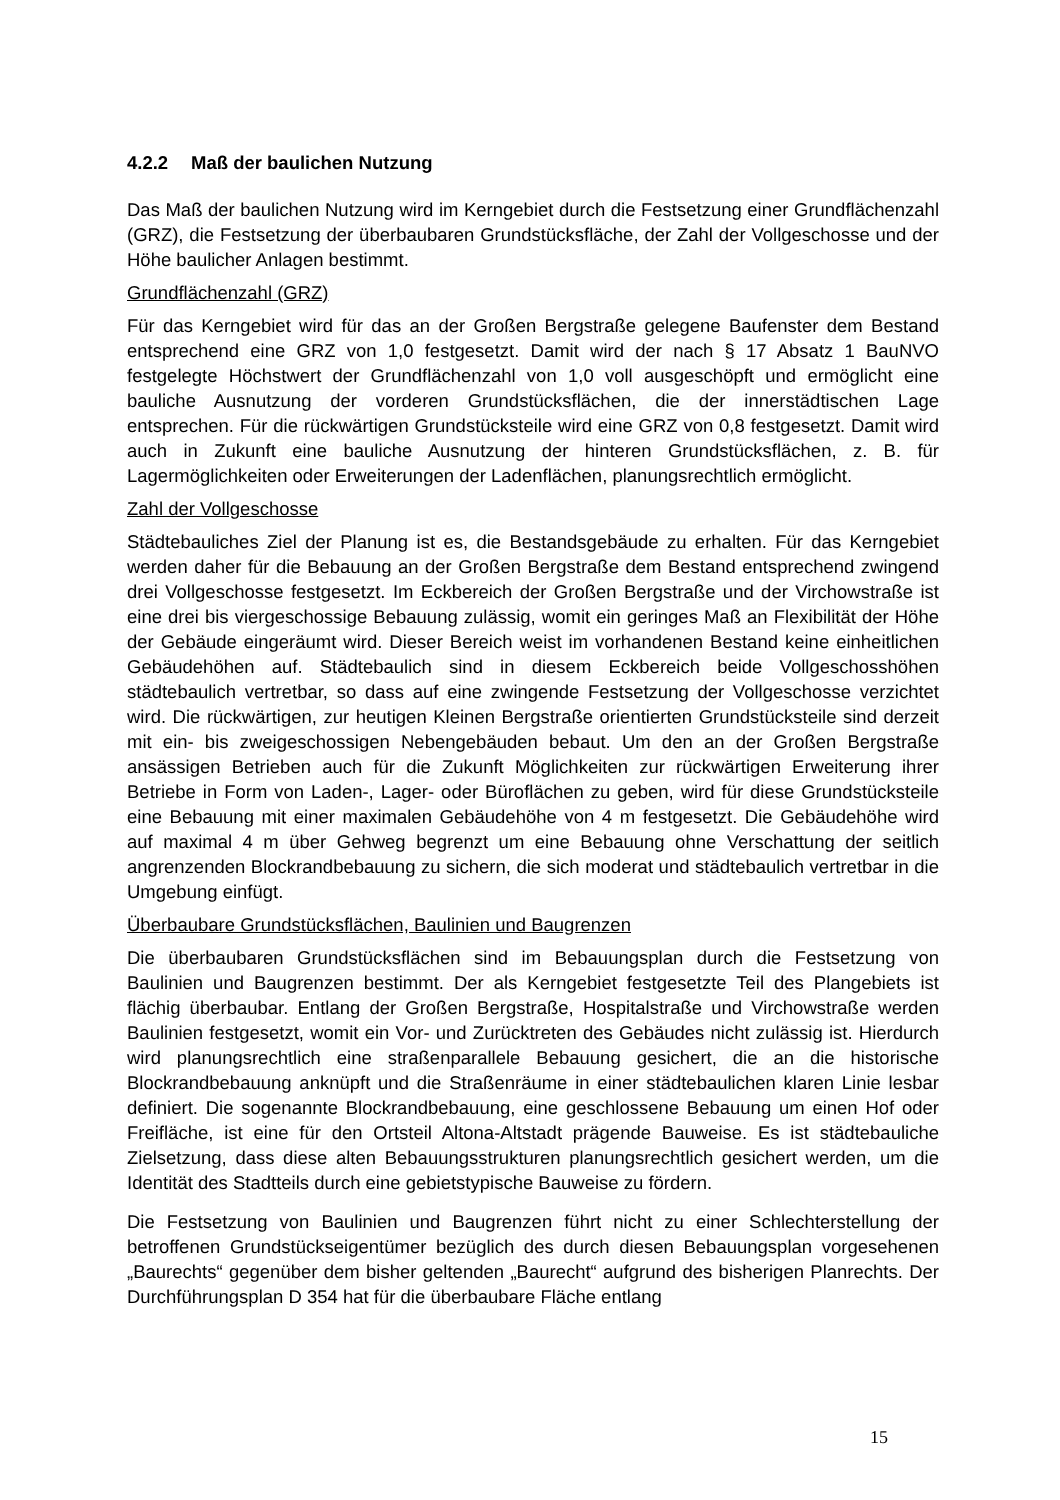4.2.2 Maß der baulichen Nutzung
Das Maß der baulichen Nutzung wird im Kerngebiet durch die Festsetzung einer Grundflächenzahl (GRZ), die Festsetzung der überbaubaren Grundstücksfläche, der Zahl der Vollgeschosse und der Höhe baulicher Anlagen bestimmt.
Grundflächenzahl (GRZ)
Für das Kerngebiet wird für das an der Großen Bergstraße gelegene Baufenster dem Bestand entsprechend eine GRZ von 1,0 festgesetzt. Damit wird der nach § 17 Absatz 1 BauNVO festgelegte Höchstwert der Grundflächenzahl von 1,0 voll ausgeschöpft und ermöglicht eine bauliche Ausnutzung der vorderen Grundstücksflächen, die der innerstädtischen Lage entsprechen. Für die rückwärtigen Grundstücksteile wird eine GRZ von 0,8 festgesetzt. Damit wird auch in Zukunft eine bauliche Ausnutzung der hinteren Grundstücksflächen, z. B. für Lagermöglichkeiten oder Erweiterungen der Ladenflächen, planungsrechtlich ermöglicht.
Zahl der Vollgeschosse
Städtebauliches Ziel der Planung ist es, die Bestandsgebäude zu erhalten. Für das Kerngebiet werden daher für die Bebauung an der Großen Bergstraße dem Bestand entsprechend zwingend drei Vollgeschosse festgesetzt. Im Eckbereich der Großen Bergstraße und der Virchowstraße ist eine drei bis viergeschossige Bebauung zulässig, womit ein geringes Maß an Flexibilität der Höhe der Gebäude eingeräumt wird. Dieser Bereich weist im vorhandenen Bestand keine einheitlichen Gebäudehöhen auf. Städtebaulich sind in diesem Eckbereich beide Vollgeschosshöhen städtebaulich vertretbar, so dass auf eine zwingende Festsetzung der Vollgeschosse verzichtet wird. Die rückwärtigen, zur heutigen Kleinen Bergstraße orientierten Grundstücksteile sind derzeit mit ein- bis zweigeschossigen Nebengebäuden bebaut. Um den an der Großen Bergstraße ansässigen Betrieben auch für die Zukunft Möglichkeiten zur rückwärtigen Erweiterung ihrer Betriebe in Form von Laden-, Lager- oder Büroflächen zu geben, wird für diese Grundstücksteile eine Bebauung mit einer maximalen Gebäudehöhe von 4 m festgesetzt. Die Gebäudehöhe wird auf maximal 4 m über Gehweg begrenzt um eine Bebauung ohne Verschattung der seitlich angrenzenden Blockrandbebauung zu sichern, die sich moderat und städtebaulich vertretbar in die Umgebung einfügt.
Überbaubare Grundstücksflächen, Baulinien und Baugrenzen
Die überbaubaren Grundstücksflächen sind im Bebauungsplan durch die Festsetzung von Baulinien und Baugrenzen bestimmt. Der als Kerngebiet festgesetzte Teil des Plangebiets ist flächig überbaubar. Entlang der Großen Bergstraße, Hospitalstraße und Virchowstraße werden Baulinien festgesetzt, womit ein Vor- und Zurücktreten des Gebäudes nicht zulässig ist. Hierdurch wird planungsrechtlich eine straßenparallele Bebauung gesichert, die an die historische Blockrandbebauung anknüpft und die Straßenräume in einer städtebaulichen klaren Linie lesbar definiert. Die sogenannte Blockrandbebauung, eine geschlossene Bebauung um einen Hof oder Freifläche, ist eine für den Ortsteil Altona-Altstadt prägende Bauweise. Es ist städtebauliche Zielsetzung, dass diese alten Bebauungsstrukturen planungsrechtlich gesichert werden, um die Identität des Stadtteils durch eine gebietstypische Bauweise zu fördern.
Die Festsetzung von Baulinien und Baugrenzen führt nicht zu einer Schlechterstellung der betroffenen Grundstückseigentümer bezüglich des durch diesen Bebauungsplan vorgesehenen „Baurechts“ gegenüber dem bisher geltenden „Baurecht“ aufgrund des bisherigen Planrechts. Der Durchführungsplan D 354 hat für die überbaubare Fläche entlang
15